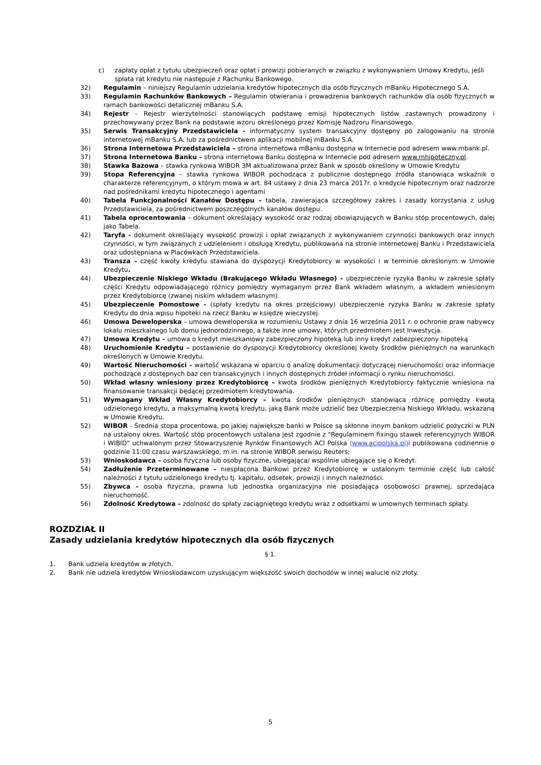c) zapłaty opłat z tytułu ubezpieczeń oraz opłat i prowizji pobieranych w związku z wykonywaniem Umowy Kredytu, jeśli spłata rat kredytu nie następuje z Rachunku Bankowego.
32) Regulamin – niniejszy Regulamin udzielania kredytów hipotecznych dla osób fizycznych mBanku Hipotecznego S.A.
33) Regulamin Rachunków Bankowych – Regulamin otwierania i prowadzenia bankowych rachunków dla osób fizycznych w ramach bankowości detalicznej mBanku S.A.
34) Rejestr - Rejestr wierzytelności stanowiących podstawę emisji hipotecznych listów zastawnych prowadzony i przechowywany przez Bank na podstawie wzoru określonego przez Komisję Nadzoru Finansowego.
35) Serwis Transakcyjny Przedstawiciela - informatyczny system transakcyjny dostępny po zalogowaniu na stronie internetowej mBanku S.A. lub za pośrednictwem aplikacji mobilnej mBanku S.A.
36) Strona Internetowa Przedstawiciela – strona internetowa mBanku dostępna w Internecie pod adresem www.mbank.pl.
37) Strona Internetowa Banku – strona internetowa Banku dostępna w Internecie pod adresem www.mhipoteczny.pl.
38) Stawka Bazowa – stawka rynkowa WIBOR 3M aktualizowana przez Bank w sposób określony w Umowie Kredytu
39) Stopa Referencyjna – stawka rynkowa WIBOR pochodząca z publicznie dostępnego źródła stanowiąca wskaźnik o charakterze referencyjnym, o którym mowa w art. 84 ustawy z dnia 23 marca 2017r. o kredycie hipotecznym oraz nadzorze nad pośrednikami kredytu hipotecznego i agentami
40) Tabela Funkcjonalności Kanałów Dostępu – tabela, zawierająca szczegółowy zakres i zasady korzystania z usług Przedstawiciela, za pośrednictwem poszczególnych kanałów dostępu.
41) Tabela oprocentowania – dokument określający wysokość oraz rodzaj obowiązujących w Banku stóp procentowych, dalej jako Tabela.
42) Taryfa - dokument określający wysokość prowizji i opłat związanych z wykonywaniem czynności bankowych oraz innych czynności, w tym związanych z udzieleniem i obsługą Kredytu, publikowana na stronie internetowej Banku i Przedstawiciela oraz udostępniana w Placówkach Przedstawiciela.
43) Transza – część kwoty kredytu stawiana do dyspozycji Kredytobiorcy w wysokości i w terminie określonym w Umowie Kredytu.
44) Ubezpieczenie Niskiego Wkładu (Brakującego Wkładu Własnego) – ubezpieczenie ryzyka Banku w zakresie spłaty części Kredytu odpowiadającego różnicy pomiędzy wymaganym przez Bank wkładem własnym, a wkładem wniesionym przez Kredytobiorcę (zwanej niskim wkładem własnym).
45) Ubezpieczenie Pomostowe - (spłaty kredytu na okres przejściowy) ubezpieczenie ryzyka Banku w zakresie spłaty Kredytu do dnia wpisu hipoteki na rzecz Banku w księdze wieczystej.
46) Umowa Deweloperska – umowa deweloperska w rozumieniu Ustawy z dnia 16 września 2011 r. o ochronie praw nabywcy lokalu mieszkalnego lub domu jednorodzinnego, a także inne umowy, których przedmiotem jest Inwestycja.
47) Umowa Kredytu – umowa o kredyt mieszkaniowy zabezpieczony hipoteką lub inny kredyt zabezpieczony hipoteką
48) Uruchomienie Kredytu – postawienie do dyspozycji Kredytobiorcy określonej kwoty środków pieniężnych na warunkach określonych w Umowie Kredytu.
49) Wartość Nieruchomości – wartość wskazana w oparciu o analizę dokumentacji dotyczącej nieruchomości oraz informacje pochodzące z dostępnych baz cen transakcyjnych i innych dostępnych źródeł informacji o rynku nieruchomości.
50) Wkład własny wniesiony przez Kredytobiorcę – kwota środków pieniężnych Kredytobiorcy faktycznie wniesiona na finansowanie transakcji będącej przedmiotem kredytowania.
51) Wymagany Wkład Własny Kredytobiorcy – kwota środków pieniężnych stanowiąca różnicę pomiędzy kwotą udzielonego kredytu, a maksymalną kwotą kredytu, jaką Bank może udzielić bez Ubezpieczenia Niskiego Wkładu, wskazaną w Umowie Kredytu.
52) WIBOR - Średnia stopa procentowa, po jakiej największe banki w Polsce są skłonne innym bankom udzielić pożyczki w PLN na ustalony okres. Wartość stóp procentowych ustalana jest zgodnie z "Regulaminem fixingu stawek referencyjnych WIBOR i WIBID" uchwalonym przez Stowarzyszenie Rynków Finansowych ACI Polska (www.acipolska.pl) i publikowana codziennie o godzinie 11:00 czasu warszawskiego, m.in. na stronie WIBOR serwisu Reuters;
53) Wnioskodawca – osoba fizyczna lub osoby fizyczne, ubiegająca/ wspólnie ubiegające się o Kredyt.
54) Zadłużenie Przeterminowane – niespłacona Bankowi przez Kredytobiorcę w ustalonym terminie część lub całość należności z tytułu udzielonego kredytu tj. kapitału, odsetek, prowizji i innych należności.
55) Zbywca – osoba fizyczna, prawna lub jednostka organizacyjna nie posiadająca osobowości prawnej, sprzedająca nieruchomość.
56) Zdolność Kredytowa – zdolność do spłaty zaciągniętego kredytu wraz z odsetkami w umownych terminach spłaty.
ROZDZIAŁ II
Zasady udzielania kredytów hipotecznych dla osób fizycznych
§ 1.
1. Bank udziela kredytów w złotych.
2. Bank nie udziela kredytów Wnioskodawcom uzyskującym większość swoich dochodów w innej walucie niż złoty.
5